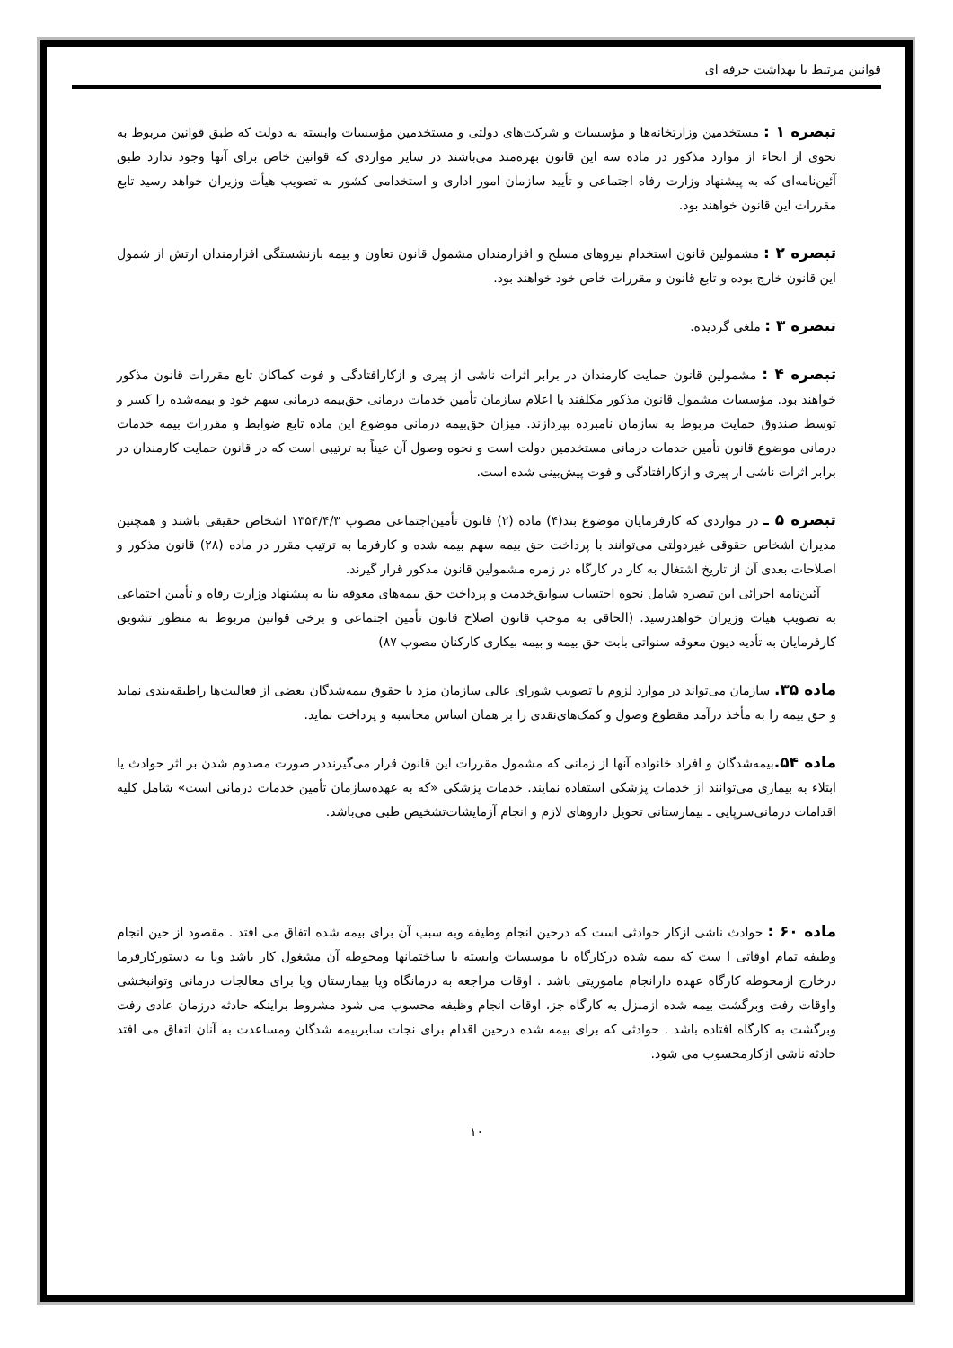قوانین مرتبط با بهداشت حرفه ای
تبصره ۱ : مستخدمین وزارتخانه‌ها و مؤسسات و شرکت‌های دولتی و مستخدمین مؤسسات وابسته به دولت که طبق قوانین مربوط به نحوی از انحاء از موارد مذکور در ماده سه این قانون بهره‌مند می‌باشند در سایر مواردی که قوانین خاص برای آنها وجود ندارد طبق آئین‌نامه‌ای که به پیشنهاد وزارت رفاه اجتماعی و تأیید سازمان امور اداری و استخدامی کشور به تصویب هیأت وزیران خواهد رسید تابع مقررات این قانون خواهند بود.
تبصره ۲ : مشمولین قانون استخدام نیروهای مسلح و افزارمندان مشمول قانون تعاون و بیمه بازنشستگی افزارمندان ارتش از شمول این قانون خارج بوده و تابع قانون و مقررات خاص خود خواهند بود.
تبصره ۳ : ملغی گردیده.
تبصره ۴ : مشمولین قانون حمایت کارمندان در برابر اثرات ناشی از پیری و ازکارافتادگی و فوت کماکان تابع مقررات قانون مذکور خواهند بود. مؤسسات مشمول قانون مذکور مکلفند با اعلام سازمان تأمین خدمات درمانی حق‌بیمه درمانی سهم خود و بیمه‌شده را کسر و توسط صندوق حمایت مربوط به سازمان نامبرده بپردازند. میزان حق‌بیمه درمانی موضوع این ماده تابع ضوابط و مقررات بیمه خدمات درمانی موضوع قانون تأمین خدمات درمانی مستخدمین دولت است و نحوه وصول آن عیناً به ترتیبی است که در قانون حمایت کارمندان در برابر اثرات ناشی از پیری و ازکارافتادگی و فوت پیش‌بینی شده است.
تبصره ۵ ـ در مواردی که کارفرمایان موضوع بند(۴) ماده (۲) قانون تأمین‌اجتماعی مصوب ۱۳۵۴/۴/۳ اشخاص حقیقی باشند و همچنین مدیران اشخاص حقوقی غیردولتی می‌توانند با پرداخت حق بیمه سهم بیمه شده و کارفرما به ترتیب مقرر در ماده (۲۸) قانون مذکور و اصلاحات بعدی آن از تاریخ اشتغال به کار در کارگاه در زمره مشمولین قانون مذکور قرار گیرند.
آئین‌نامه اجرائی این تبصره شامل نحوه احتساب سوابق‌خدمت و پرداخت حق بیمه‌های معوقه بنا به پیشنهاد وزارت رفاه و تأمین اجتماعی به تصویب هیات وزیران خواهدرسید. (الحاقی به موجب قانون اصلاح قانون تأمین اجتماعی و برخی قوانین مربوط به منظور تشویق کارفرمایان به تأدیه دیون معوقه سنواتی بابت حق بیمه و بیمه بیکاری کارکنان مصوب ۸۷)
ماده ۳۵. سازمان می‌تواند در موارد لزوم با تصویب شورای عالی سازمان مزد یا حقوق بیمه‌شدگان بعضی از فعالیت‌ها راطبقه‌بندی نماید و حق بیمه را به مأخذ درآمد مقطوع وصول و کمک‌های‌نقدی را بر همان اساس محاسبه و پرداخت نماید.
ماده ۵۴. بیمه‌شدگان و افراد خانواده آنها از زمانی که مشمول مقررات این قانون قرار می‌گیرنددر صورت مصدوم شدن بر اثر حوادث یا ابتلاء به بیماری می‌توانند از خدمات پزشکی استفاده نمایند. خدمات پزشکی «که به عهده‌سازمان تأمین خدمات درمانی است» شامل کلیه اقدامات درمانی‌سرپایی ـ بیمارستانی تحویل داروهای لازم و انجام آزمایشات‌تشخیص طبی می‌باشد.
ماده ۶۰ : حوادث ناشی ازکار حوادثی است که درحین انجام وظیفه وبه سبب آن برای بیمه شده اتفاق می افتد . مقصود از حین انجام وظیفه تمام اوقاتی ا ست که بیمه شده درکارگاه یا موسسات وابسته یا ساختمانها ومحوطه آن مشغول کار باشد ویا به دستورکارفرما درخارج ازمحوطه کارگاه عهده دارانجام ماموریتی باشد . اوقات مراجعه به درمانگاه ویا بیمارستان ویا برای معالجات درمانی وتوانبخشی واوقات رفت وبرگشت بیمه شده ازمنزل به کارگاه جز، اوقات انجام وظیفه محسوب می شود مشروط براینکه حادثه درزمان عادی رفت وبرگشت به کارگاه افتاده باشد . حوادثی که برای بیمه شده درحین اقدام برای نجات سایربیمه شدگان ومساعدت به آنان اتفاق می افتد حادثه ناشی ازکارمحسوب می شود.
۱۰